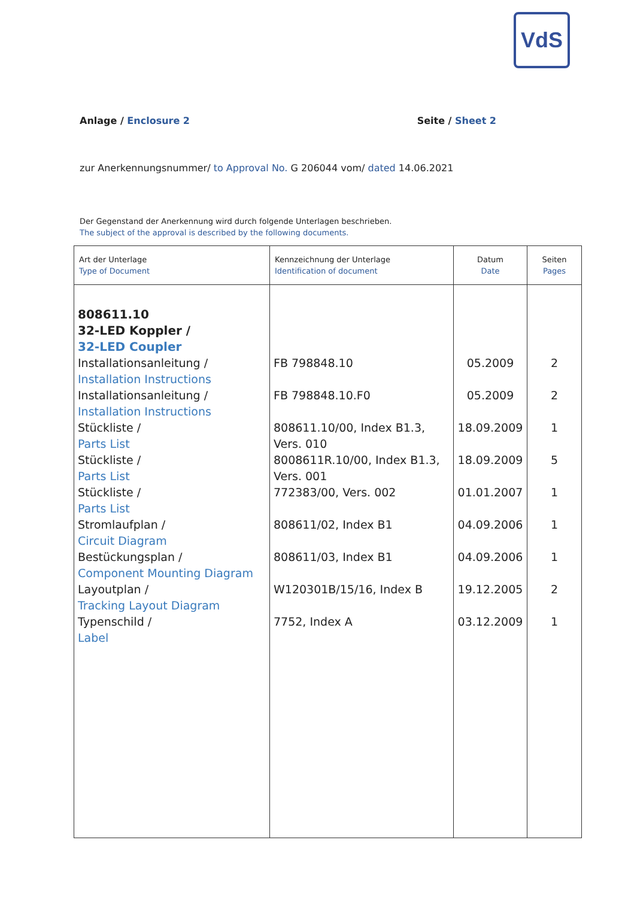VdS
Anlage / Enclosure 2 Seite / Sheet 2
zur Anerkennungsnummer/ to Approval No. G 206044 vom/ dated 14.06.2021
Der Gegenstand der Anerkennung wird durch folgende Unterlagen beschrieben.
The subject of the approval is described by the following documents.
| Art der Unterlage Type of Document | Kennzeichnung der Unterlage Identification of document | Datum Date | Seiten Pages |
| --- | --- | --- | --- |
| 808611.10 32-LED Koppler / 32-LED Coupler | | | |
| Installationsanleitung / Installation Instructions | FB 798848.10 | 05.2009 | 2 |
| Installationsanleitung / Installation Instructions | FB 798848.10.F0 | 05.2009 | 2 |
| Stückliste / Parts List | 808611.10/00, Index B1.3, Vers. 010 | 18.09.2009 | 1 |
| Stückliste / Parts List | 8008611R.10/00, Index B1.3, Vers. 001 | 18.09.2009 | 5 |
| Stückliste / Parts List | 772383/00, Vers. 002 | 01.01.2007 | 1 |
| Stromlaufplan / Circuit Diagram | 808611/02, Index B1 | 04.09.2006 | 1 |
| Bestückungsplan / Component Mounting Diagram | 808611/03, Index B1 | 04.09.2006 | 1 |
| Layoutplan / Tracking Layout Diagram | W120301B/15/16, Index B | 19.12.2005 | 2 |
| Typenschild / Label | 7752, Index A | 03.12.2009 | 1 |